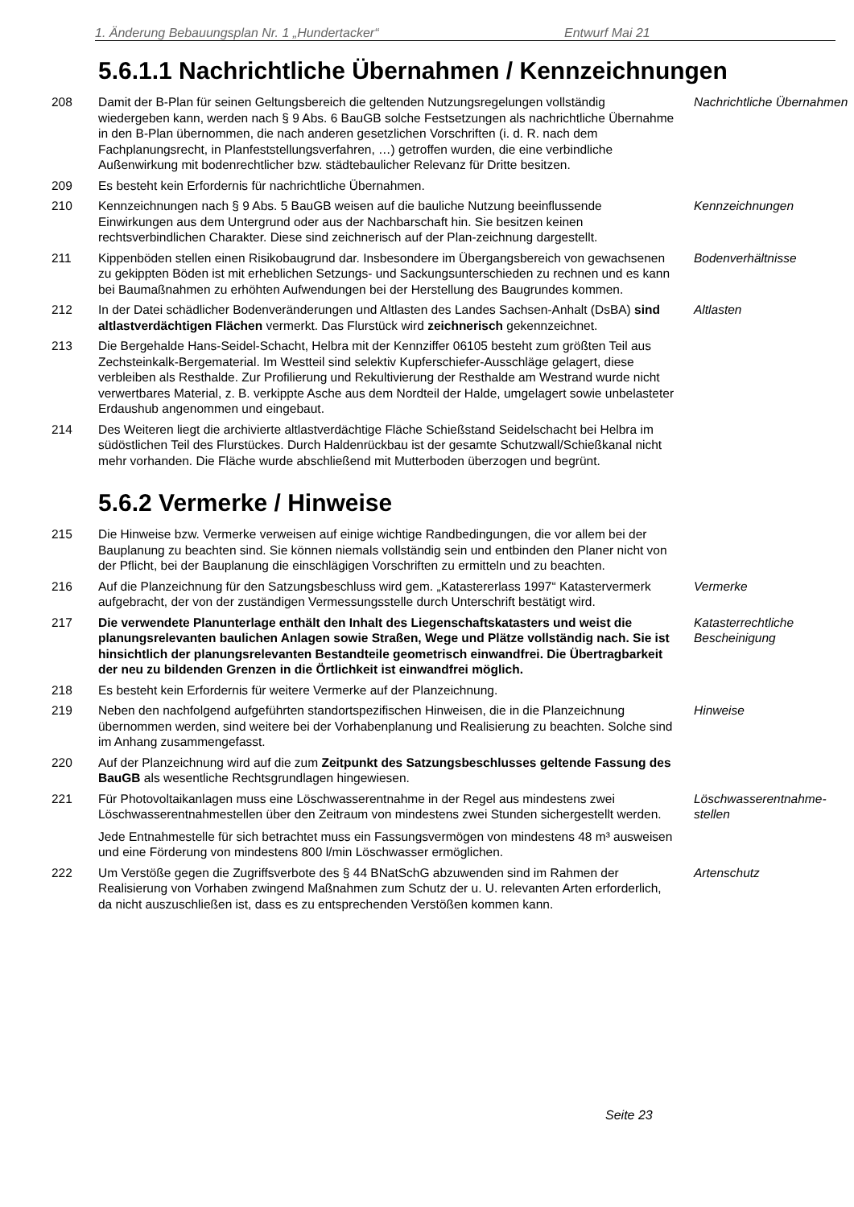1. Änderung Bebauungsplan Nr. 1 „Hundertacker“Entwurf Mai 21
5.6.1.1 Nachrichtliche Übernahmen / Kennzeichnungen
208 Damit der B-Plan für seinen Geltungsbereich die geltenden Nutzungsregelungen vollständig wiedergeben kann, werden nach § 9 Abs. 6 BauGB solche Festsetzungen als nachrichtliche Übernahme in den B-Plan übernommen, die nach anderen gesetzlichen Vorschriften (i. d. R. nach dem Fachplanungsrecht, in Planfeststellungsverfahren, …) getroffen wurden, die eine verbindliche Außenwirkung mit bodenrechtlicher bzw. städtebaulicher Relevanz für Dritte besitzen.
Nachrichtliche Übernahmen
209 Es besteht kein Erfordernis für nachrichtliche Übernahmen.
210 Kennzeichnungen nach § 9 Abs. 5 BauGB weisen auf die bauliche Nutzung beeinflussende Einwirkungen aus dem Untergrund oder aus der Nachbarschaft hin. Sie besitzen keinen rechtsverbindlichen Charakter. Diese sind zeichnerisch auf der Plan-zeichnung dargestellt.
Kennzeichnungen
211 Kippenböden stellen einen Risikobaugrund dar. Insbesondere im Übergangsbereich von gewachsenen zu gekippten Böden ist mit erheblichen Setzungs- und Sackungsunterschieden zu rechnen und es kann bei Baumaßnahmen zu erhöhten Aufwendungen bei der Herstellung des Baugrundes kommen.
Bodenverhältnisse
212 In der Datei schädlicher Bodenveränderungen und Altlasten des Landes Sachsen-Anhalt (DsBA) sind altlastverdächtigen Flächen vermerkt. Das Flurstück wird zeichnerisch gekennzeichnet.
Altlasten
213 Die Bergehalde Hans-Seidel-Schacht, Helbra mit der Kennziffer 06105 besteht zum größten Teil aus Zechsteinkalk-Bergematerial. Im Westteil sind selektiv Kupferschiefer-Ausschläge gelagert, diese verbleiben als Resthalde. Zur Profilierung und Rekultivierung der Resthalde am Westrand wurde nicht verwertbares Material, z. B. verkippte Asche aus dem Nordteil der Halde, umgelagert sowie unbelasteter Erdaushub angenommen und eingebaut.
214 Des Weiteren liegt die archivierte altlastverdächtige Fläche Schießstand Seidelschacht bei Helbra im südöstlichen Teil des Flurstückes. Durch Haldenrückbau ist der gesamte Schutzwall/Schießkanal nicht mehr vorhanden. Die Fläche wurde abschließend mit Mutterboden überzogen und begrünt.
5.6.2 Vermerke / Hinweise
215 Die Hinweise bzw. Vermerke verweisen auf einige wichtige Randbedingungen, die vor allem bei der Bauplanung zu beachten sind. Sie können niemals vollständig sein und entbinden den Planer nicht von der Pflicht, bei der Bauplanung die einschlägigen Vorschriften zu ermitteln und zu beachten.
216 Auf die Planzeichnung für den Satzungsbeschluss wird gem. „Katastererlass 1997“ Katastervermerk aufgebracht, der von der zuständigen Vermessungsstelle durch Unterschrift bestätigt wird.
Vermerke
217 Die verwendete Planunterlage enthält den Inhalt des Liegenschaftskatasters und weist die planungsrelevanten baulichen Anlagen sowie Straßen, Wege und Plätze vollständig nach. Sie ist hinsichtlich der planungsrelevanten Bestandteile geometrisch einwandfrei. Die Übertragbarkeit der neu zu bildenden Grenzen in die Örtlichkeit ist einwandfrei möglich.
Katasterrechtliche Bescheinigung
218 Es besteht kein Erfordernis für weitere Vermerke auf der Planzeichnung.
219 Neben den nachfolgend aufgeführten standortspezifischen Hinweisen, die in die Planzeichnung übernommen werden, sind weitere bei der Vorhabenplanung und Realisierung zu beachten. Solche sind im Anhang zusammengefasst.
Hinweise
220 Auf der Planzeichnung wird auf die zum Zeitpunkt des Satzungsbeschlusses geltende Fassung des BauGB als wesentliche Rechtsgrundlagen hingewiesen.
221 Für Photovoltaikanlagen muss eine Löschwasserentnahme in der Regel aus mindestens zwei Löschwasserentnahmestellen über den Zeitraum von mindestens zwei Stunden sichergestellt werden.
Jede Entnahmestelle für sich betrachtet muss ein Fassungsvermögen von mindestens 48 m³ ausweisen und eine Förderung von mindestens 800 l/min Löschwasser ermöglichen.
Löschwasserentnahme-stellen
222 Um Verstöße gegen die Zugriffsverbote des § 44 BNatSchG abzuwenden sind im Rahmen der Realisierung von Vorhaben zwingend Maßnahmen zum Schutz der u. U. relevanten Arten erforderlich, da nicht auszuschließen ist, dass es zu entsprechenden Verstößen kommen kann.
Artenschutz
Seite 23